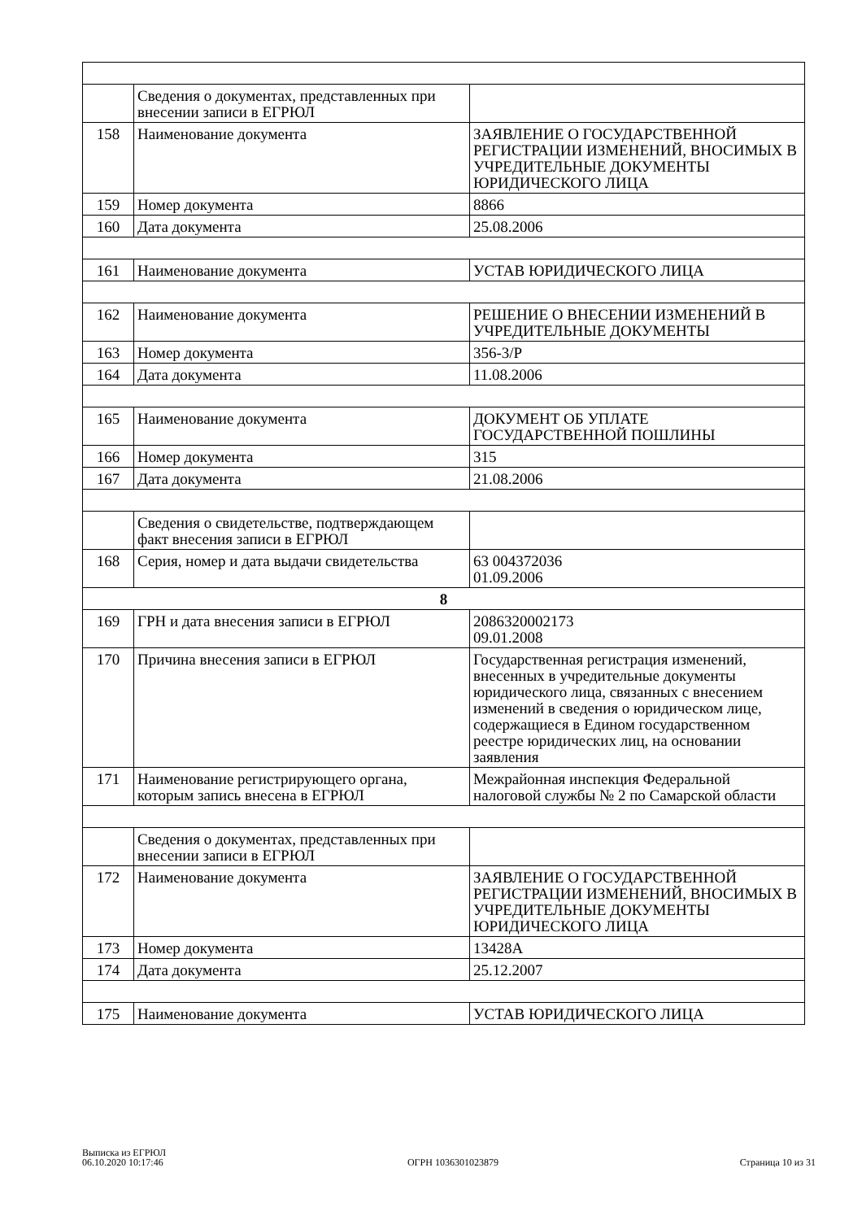| | Сведения о документах, представленных при внесении записи в ЕГРЮЛ | |
| 158 | Наименование документа | ЗАЯВЛЕНИЕ О ГОСУДАРСТВЕННОЙ РЕГИСТРАЦИИ ИЗМЕНЕНИЙ, ВНОСИМЫХ В УЧРЕДИТЕЛЬНЫЕ ДОКУМЕНТЫ ЮРИДИЧЕСКОГО ЛИЦА |
| 159 | Номер документа | 8866 |
| 160 | Дата документа | 25.08.2006 |
| 161 | Наименование документа | УСТАВ ЮРИДИЧЕСКОГО ЛИЦА |
| 162 | Наименование документа | РЕШЕНИЕ О ВНЕСЕНИИ ИЗМЕНЕНИЙ В УЧРЕДИТЕЛЬНЫЕ ДОКУМЕНТЫ |
| 163 | Номер документа | 356-3/Р |
| 164 | Дата документа | 11.08.2006 |
| 165 | Наименование документа | ДОКУМЕНТ ОБ УПЛАТЕ ГОСУДАРСТВЕННОЙ ПОШЛИНЫ |
| 166 | Номер документа | 315 |
| 167 | Дата документа | 21.08.2006 |
| | Сведения о свидетельстве, подтверждающем факт внесения записи в ЕГРЮЛ | |
| 168 | Серия, номер и дата выдачи свидетельства | 63 004372036 01.09.2006 |
| 8 | | |
| 169 | ГРН и дата внесения записи в ЕГРЮЛ | 2086320002173 09.01.2008 |
| 170 | Причина внесения записи в ЕГРЮЛ | Государственная регистрация изменений, внесенных в учредительные документы юридического лица, связанных с внесением изменений в сведения о юридическом лице, содержащиеся в Едином государственном реестре юридических лиц, на основании заявления |
| 171 | Наименование регистрирующего органа, которым запись внесена в ЕГРЮЛ | Межрайонная инспекция Федеральной налоговой службы № 2 по Самарской области |
| | Сведения о документах, представленных при внесении записи в ЕГРЮЛ | |
| 172 | Наименование документа | ЗАЯВЛЕНИЕ О ГОСУДАРСТВЕННОЙ РЕГИСТРАЦИИ ИЗМЕНЕНИЙ, ВНОСИМЫХ В УЧРЕДИТЕЛЬНЫЕ ДОКУМЕНТЫ ЮРИДИЧЕСКОГО ЛИЦА |
| 173 | Номер документа | 13428А |
| 174 | Дата документа | 25.12.2007 |
| 175 | Наименование документа | УСТАВ ЮРИДИЧЕСКОГО ЛИЦА |
Выписка из ЕГРЮЛ
06.10.2020 10:17:46
ОГРН 1036301023879
Страница 10 из 31